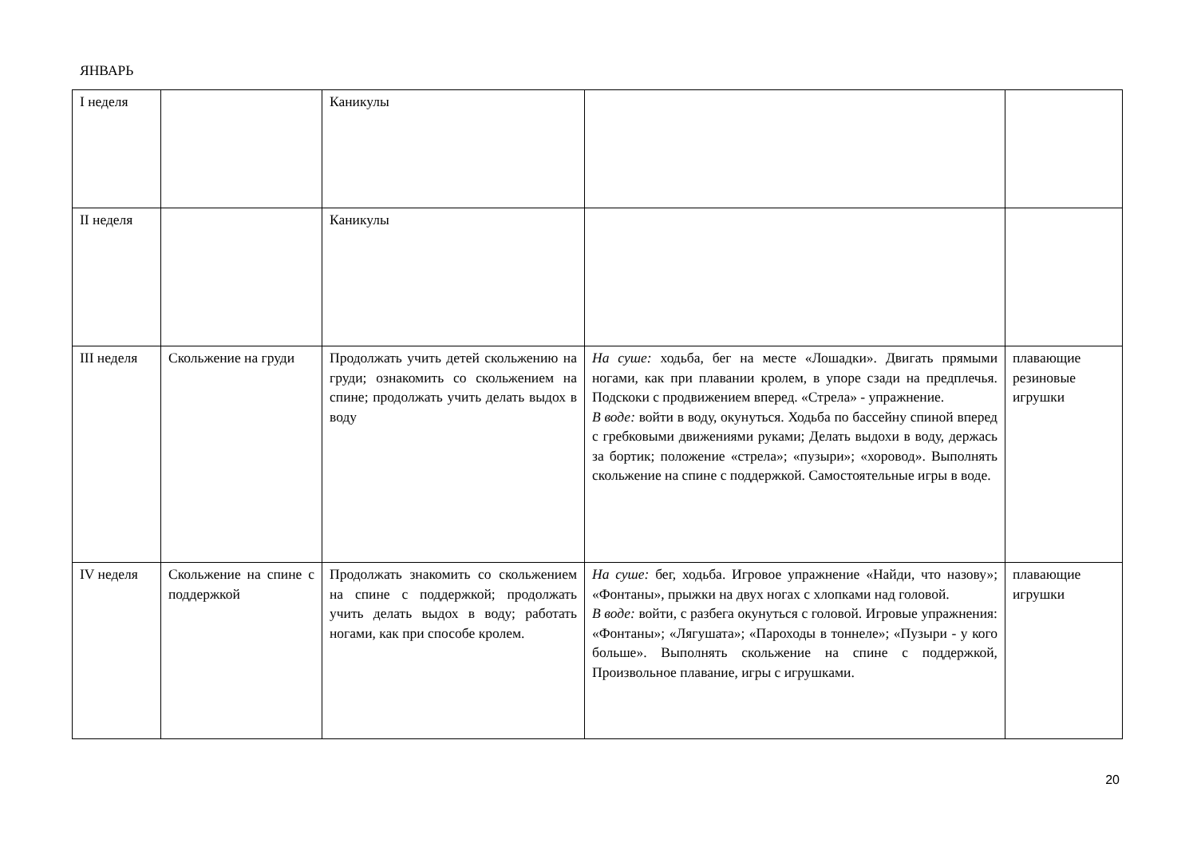ЯНВАРЬ
| I неделя | | Каникулы | | |
| II неделя | | Каникулы | | |
| III неделя | Скольжение на груди | Продолжать учить детей скольжению на груди; ознакомить со скольжением на спине; продолжать учить делать выдох в воду | На суше: ходьба, бег на месте «Лошадки». Двигать прямыми ногами, как при плавании кролем, в упоре сзади на предплечья. Подскоки с продвижением вперед. «Стрела» - упражнение. В воде: войти в воду, окунуться. Ходьба по бассейну спиной вперед с гребковыми движениями руками; Делать выдохи в воду, держась за бортик; положение «стрела»; «пузыри»; «хоровод». Выполнять скольжение на спине с поддержкой. Самостоятельные игры в воде. | плавающие резиновые игрушки |
| IV неделя | Скольжение на спине с поддержкой | Продолжать знакомить со скольжением на спине с поддержкой; продолжать учить делать выдох в воду; работать ногами, как при способе кролем. | На суше: бег, ходьба. Игровое упражнение «Найди, что назову»; «Фонтаны», прыжки на двух ногах с хлопками над головой. В воде: войти, с разбега окунуться с головой. Игровые упражнения: «Фонтаны»; «Лягушата»; «Пароходы в тоннеле»; «Пузыри - у кого больше». Выполнять скольжение на спине с поддержкой, Произвольное плавание, игры с игрушками. | плавающие игрушки |
20